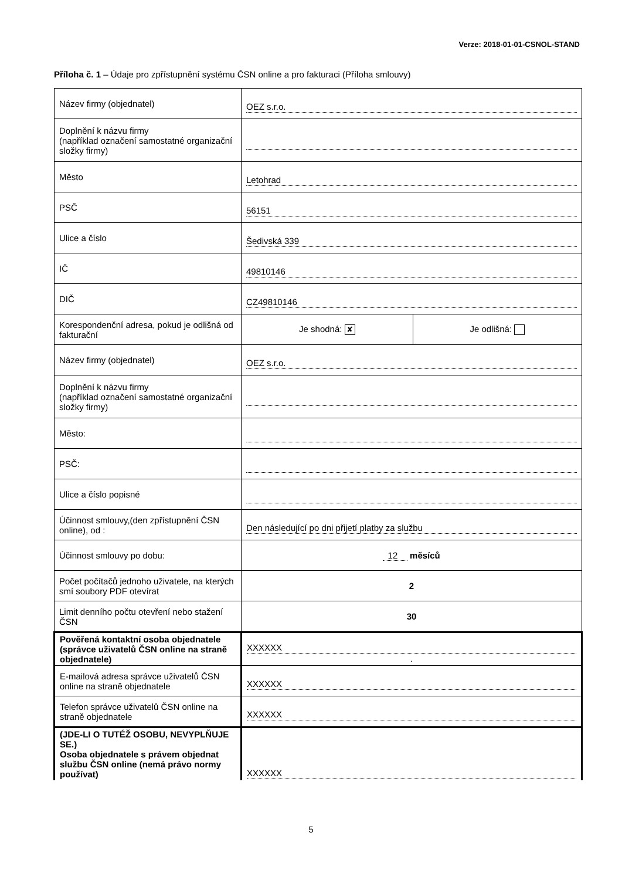Verze: 2018-01-01-CSNOL-STAND
Příloha č. 1 – Údaje pro zpřístupnění systému ČSN online a pro fakturaci (Příloha smlouvy)
| Název firmy (objednatel) | OEZ s.r.o. | |
| Doplnění k názvu firmy (například označení samostatné organizační složky firmy) | | |
| Město | Letohrad | |
| PSČ | 56151 | |
| Ulice a číslo | Šedivská 339 | |
| IČ | 49810146 | |
| DIČ | CZ49810146 | |
| Korespondenční adresa, pokud je odlišná od fakturační | Je shodná: ✘ | Je odlišná: |
| Název firmy (objednatel) | OEZ s.r.o. | |
| Doplnění k názvu firmy (například označení samostatné organizační složky firmy) | | |
| Město: | | |
| PSČ: | | |
| Ulice a číslo popisné | | |
| Účinnost smlouvy,(den zpřístupnění ČSN online), od : | Den následující po dni přijetí platby za službu | |
| Účinnost smlouvy po dobu: | 12 měsíců | |
| Počet počítačů jednoho uživatele, na kterých smí soubory PDF otevírat | 2 | |
| Limit denního počtu otevření nebo stažení ČSN | 30 | |
| Pověřená kontaktní osoba objednatele (správce uživatelů ČSN online na straně objednatele) | XXXXXX . | |
| E-mailová adresa správce uživatelů ČSN online na straně objednatele | XXXXXX | |
| Telefon správce uživatelů ČSN online na straně objednatele | XXXXXX | |
| (JDE-LI O TUTÉŽ OSOBU, NEVYPLŇUJE SE.) Osoba objednatele s právem objednat službu ČSN online (nemá právo normy používat) | XXXXXX | |
5